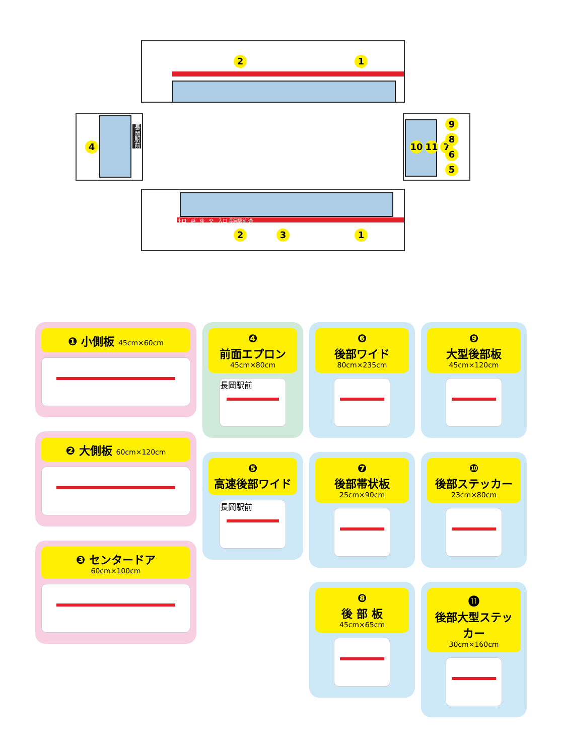2 1
4
長岡駅前
10 11 7
9865
出口　越　後　交　入口 長岡駅前 通
2 3 1
❶ 小側板 45cm×60cm
❷ 大側板 60cm×120cm
❸ センタードア
60cm×100cm
❹
前面エプロン
45cm×80cm
長岡駅前
❺
高速後部ワイド
長岡駅前
❻
後部ワイド
80cm×235cm
❼
後部帯状板
25cm×90cm
❽
後 部 板
45cm×65cm
❾
大型後部板
45cm×120cm
❿
後部ステッカー
23cm×80cm
⓫
後部大型ステッカー
30cm×160cm